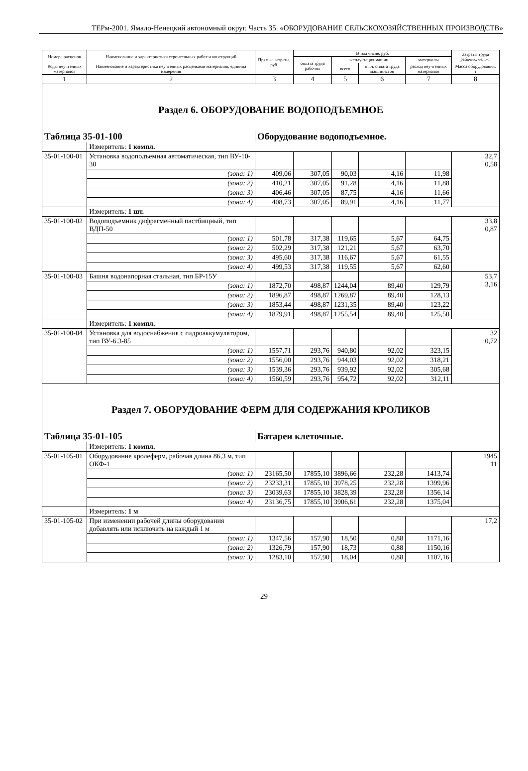ТЕРм-2001. Ямало-Ненецкий автономный округ. Часть 35. «ОБОРУДОВАНИЕ СЕЛЬСКОХОЗЯЙСТВЕННЫХ ПРОИЗВОДСТВ»
| Номера расценок | Наименование и характеристика строительных работ и конструкций | Прямые затраты, руб. | В том числе, руб. | | | | Затраты труда рабочих, чел.-ч. |
| --- | --- | --- | --- | --- | --- | --- | --- |
| | | | оплата труда рабочих | эксплуатация машин | | материалы | |
| Коды неучтенных материалов | Наименование и характеристика неучтенных расценками материалов, единица измерения | | | всего | в т.ч. оплата труда машинистов | расход неучтенных материалов | Масса оборудования, т |
| 1 | 2 | 3 | 4 | 5 | 6 | 7 | 8 |
| Раздел 6. ОБОРУДОВАНИЕ ВОДОПОДЪЕМНОЕ | | | | | | | |
| Таблица 35-01-100 | | Оборудование водоподъемное. | | | | | |
| | Измеритель: 1 компл. | | | | | | |
| 35-01-100-01 | Установка водоподъемная автоматическая, тип ВУ-10-30 | | | | | | 32,7 0,58 |
| | (зона: 1) | 409,06 | 307,05 | 90,03 | 4,16 | 11,98 | |
| | (зона: 2) | 410,21 | 307,05 | 91,28 | 4,16 | 11,88 | |
| | (зона: 3) | 406,46 | 307,05 | 87,75 | 4,16 | 11,66 | |
| | (зона: 4) | 408,73 | 307,05 | 89,91 | 4,16 | 11,77 | |
| | Измеритель: 1 шт. | | | | | | |
| 35-01-100-02 | Водоподъемник дифрагменный пастбищный, тип ВДП-50 | | | | | | 33,8 0,87 |
| | (зона: 1) | 501,78 | 317,38 | 119,65 | 5,67 | 64,75 | |
| | (зона: 2) | 502,29 | 317,38 | 121,21 | 5,67 | 63,70 | |
| | (зона: 3) | 495,60 | 317,38 | 116,67 | 5,67 | 61,55 | |
| | (зона: 4) | 499,53 | 317,38 | 119,55 | 5,67 | 62,60 | |
| 35-01-100-03 | Башня водонапорная стальная, тип БР-15У | | | | | | 53,7 3,16 |
| | (зона: 1) | 1872,70 | 498,87 | 1244,04 | 89,40 | 129,79 | |
| | (зона: 2) | 1896,87 | 498,87 | 1269,87 | 89,40 | 128,13 | |
| | (зона: 3) | 1853,44 | 498,87 | 1231,35 | 89,40 | 123,22 | |
| | (зона: 4) | 1879,91 | 498,87 | 1255,54 | 89,40 | 125,50 | |
| | Измеритель: 1 компл. | | | | | | |
| 35-01-100-04 | Установка для водоснабжения с гидроаккумулятором, тип ВУ-6.3-85 | | | | | | 32 0,72 |
| | (зона: 1) | 1557,71 | 293,76 | 940,80 | 92,02 | 323,15 | |
| | (зона: 2) | 1556,00 | 293,76 | 944,03 | 92,02 | 318,21 | |
| | (зона: 3) | 1539,36 | 293,76 | 939,92 | 92,02 | 305,68 | |
| | (зона: 4) | 1560,59 | 293,76 | 954,72 | 92,02 | 312,11 | |
| Раздел 7. ОБОРУДОВАНИЕ ФЕРМ ДЛЯ СОДЕРЖАНИЯ КРОЛИКОВ | | | | | | | |
| Таблица 35-01-105 | | Батареи клеточные. | | | | | |
| | Измеритель: 1 компл. | | | | | | |
| 35-01-105-01 | Оборудование кролеферм, рабочая длина 86,3 м, тип ОКФ-1 | | | | | | 1945 11 |
| | (зона: 1) | 23165,50 | 17855,10 | 3896,66 | 232,28 | 1413,74 | |
| | (зона: 2) | 23233,31 | 17855,10 | 3978,25 | 232,28 | 1399,96 | |
| | (зона: 3) | 23039,63 | 17855,10 | 3828,39 | 232,28 | 1356,14 | |
| | (зона: 4) | 23136,75 | 17855,10 | 3906,61 | 232,28 | 1375,04 | |
| | Измеритель: 1 м | | | | | | |
| 35-01-105-02 | При изменении рабочей длины оборудования добавлять или исключать на каждый 1 м | | | | | | 17,2 |
| | (зона: 1) | 1347,56 | 157,90 | 18,50 | 0,88 | 1171,16 | |
| | (зона: 2) | 1326,79 | 157,90 | 18,73 | 0,88 | 1150,16 | |
| | (зона: 3) | 1283,10 | 157,90 | 18,04 | 0,88 | 1107,16 | |
29